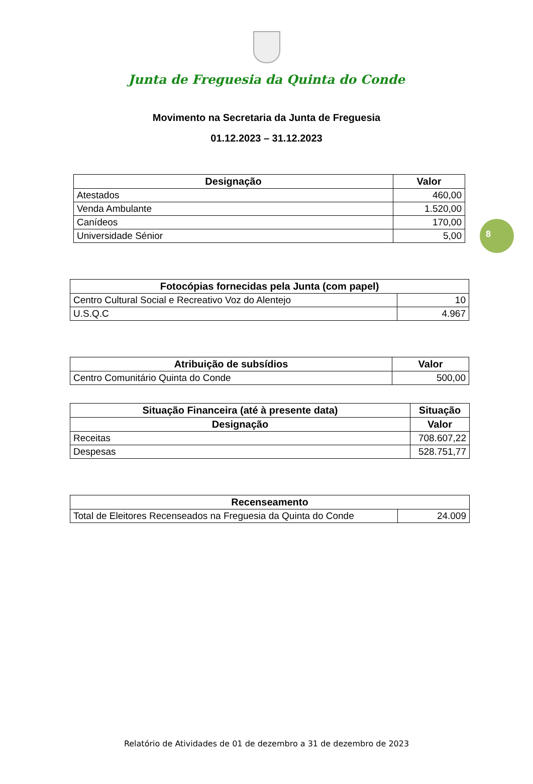Junta de Freguesia da Quinta do Conde
Movimento na Secretaria da Junta de Freguesia
01.12.2023 – 31.12.2023
| Designação | Valor |
| --- | --- |
| Atestados | 460,00 |
| Venda Ambulante | 1.520,00 |
| Canídeos | 170,00 |
| Universidade Sénior | 5,00 |
8
| Fotocópias fornecidas pela Junta (com papel) | |
| --- | --- |
| Centro Cultural Social e Recreativo Voz do Alentejo | 10 |
| U.S.Q.C | 4.967 |
| Atribuição de subsídios | Valor |
| --- | --- |
| Centro Comunitário Quinta do Conde | 500,00 |
| Situação Financeira (até à presente data) | Situação |
| --- | --- |
| Designação | Valor |
| Receitas | 708.607,22 |
| Despesas | 528.751,77 |
| Recenseamento | |
| --- | --- |
| Total de Eleitores Recenseados na Freguesia da Quinta do Conde | 24.009 |
Relatório de Atividades de 01 de dezembro a 31 de dezembro de 2023